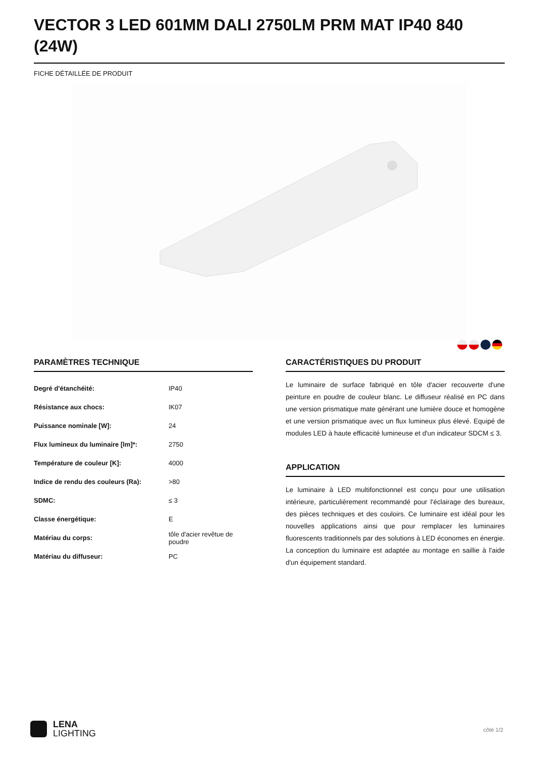VECTOR 3 LED 601MM DALI 2750LM PRM MAT IP40 840 (24W)
FICHE DÉTAILLÉE DE PRODUIT
PARAMÈTRES TECHNIQUE
| Degré d'étanchéité: | IP40 |
| Résistance aux chocs: | IK07 |
| Puissance nominale [W]: | 24 |
| Flux lumineux du luminaire [lm]*: | 2750 |
| Température de couleur [K]: | 4000 |
| Indice de rendu des couleurs (Ra): | >80 |
| SDMC: | ≤ 3 |
| Classe énergétique: | E |
| Matériau du corps: | tôle d'acier revêtue de poudre |
| Matériau du diffuseur: | PC |
CARACTÉRISTIQUES DU PRODUIT
Le luminaire de surface fabriqué en tôle d'acier recouverte d'une peinture en poudre de couleur blanc. Le diffuseur réalisé en PC dans une version prismatique mate générant une lumière douce et homogène et une version prismatique avec un flux lumineux plus élevé. Equipé de modules LED à haute efficacité lumineuse et d'un indicateur SDCM ≤ 3.
APPLICATION
Le luminaire à LED multifonctionnel est conçu pour une utilisation intérieure, particulièrement recommandé pour l'éclairage des bureaux, des pièces techniques et des couloirs. Ce luminaire est idéal pour les nouvelles applications ainsi que pour remplacer les luminaires fluorescents traditionnels par des solutions à LED économes en énergie. La conception du luminaire est adaptée au montage en saillie à l'aide d'un équipement standard.
LENA
LIGHTING
côté 1/2